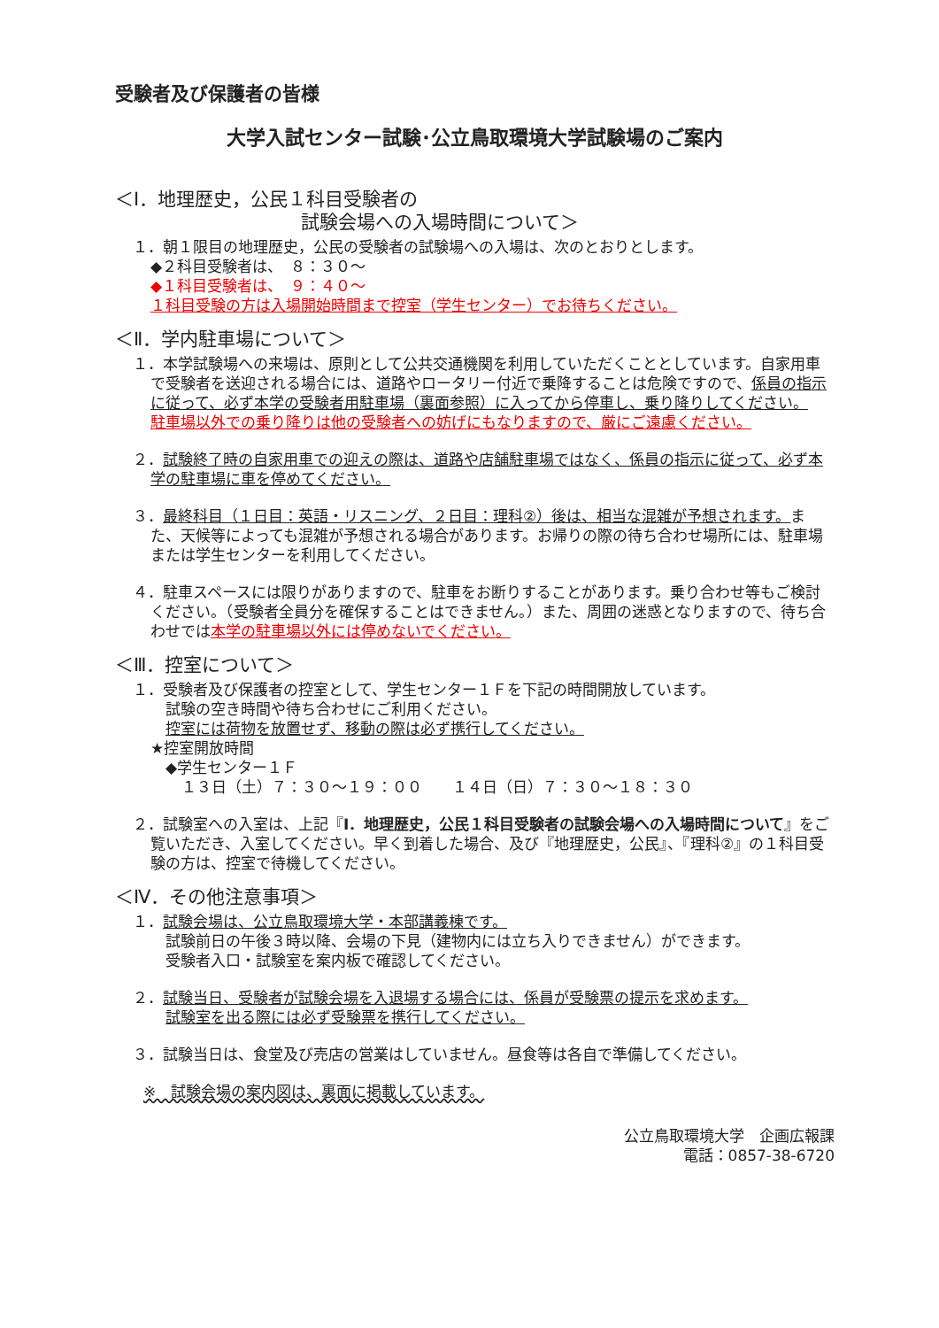受験者及び保護者の皆様
大学入試センター試験･公立鳥取環境大学試験場のご案内
＜Ⅰ．地理歴史，公民１科目受験者の
試験会場への入場時間について＞
１．朝１限目の地理歴史，公民の受験者の試験場への入場は、次のとおりとします。
◆２科目受験者は、　８：３０～
◆１科目受験者は、　９：４０～
１科目受験の方は入場開始時間まで控室（学生センター）でお待ちください。
＜Ⅱ．学内駐車場について＞
１．本学試験場への来場は、原則として公共交通機関を利用していただくこととしています。自家用車で受験者を送迎される場合には、道路やロータリー付近で乗降することは危険ですので、係員の指示に従って、必ず本学の受験者用駐車場（裏面参照）に入ってから停車し、乗り降りしてください。
駐車場以外での乗り降りは他の受験者への妨げにもなりますので、厳にご遠慮ください。
２．試験終了時の自家用車での迎えの際は、道路や店舗駐車場ではなく、係員の指示に従って、必ず本学の駐車場に車を停めてください。
３．最終科目（１日目：英語・リスニング、２日目：理科②）後は、相当な混雑が予想されます。また、天候等によっても混雑が予想される場合があります。お帰りの際の待ち合わせ場所には、駐車場または学生センターを利用してください。
４．駐車スペースには限りがありますので、駐車をお断りすることがあります。乗り合わせ等もご検討ください。（受験者全員分を確保することはできません。）また、周囲の迷惑となりますので、待ち合わせでは本学の駐車場以外には停めないでください。
＜Ⅲ．控室について＞
１．受験者及び保護者の控室として、学生センター１Ｆを下記の時間開放しています。
試験の空き時間や待ち合わせにご利用ください。
控室には荷物を放置せず、移動の際は必ず携行してください。
★控室開放時間
◆学生センター１Ｆ
１３日（土）７：３０～１９：００　　１４日（日）７：３０～１８：３０
２．試験室への入室は、上記『Ⅰ．地理歴史，公民１科目受験者の試験会場への入場時間について』をご覧いただき、入室してください。早く到着した場合、及び『地理歴史，公民』、『理科②』の１科目受験の方は、控室で待機してください。
＜Ⅳ．その他注意事項＞
１．試験会場は、公立鳥取環境大学・本部講義棟です。
試験前日の午後３時以降、会場の下見（建物内には立ち入りできません）ができます。
受験者入口・試験室を案内板で確認してください。
２．試験当日、受験者が試験会場を入退場する場合には、係員が受験票の提示を求めます。
試験室を出る際には必ず受験票を携行してください。
３．試験当日は、食堂及び売店の営業はしていません。昼食等は各自で準備してください。
※　試験会場の案内図は、裏面に掲載しています。
公立鳥取環境大学　企画広報課
電話：0857-38-6720